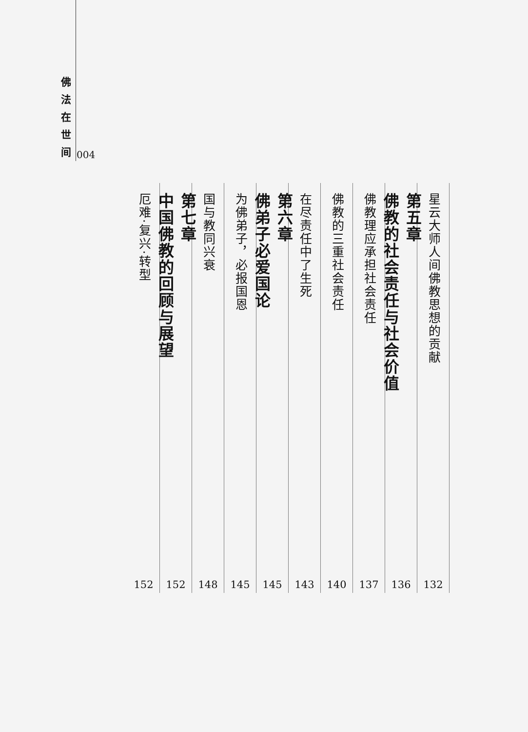佛
法
在
世
间
004
星云大师人间佛教思想的贡献
132
第五章
佛教的社会责任与社会价值
136
佛教理应承担社会责任
137
佛教的三重社会责任
140
在尽责任中了生死
143
第六章
佛弟子必爱国论
145
为佛弟子，必报国恩
145
国与教同兴衰
148
第七章
中国佛教的回顾与展望
152
厄难·复兴·转型
152